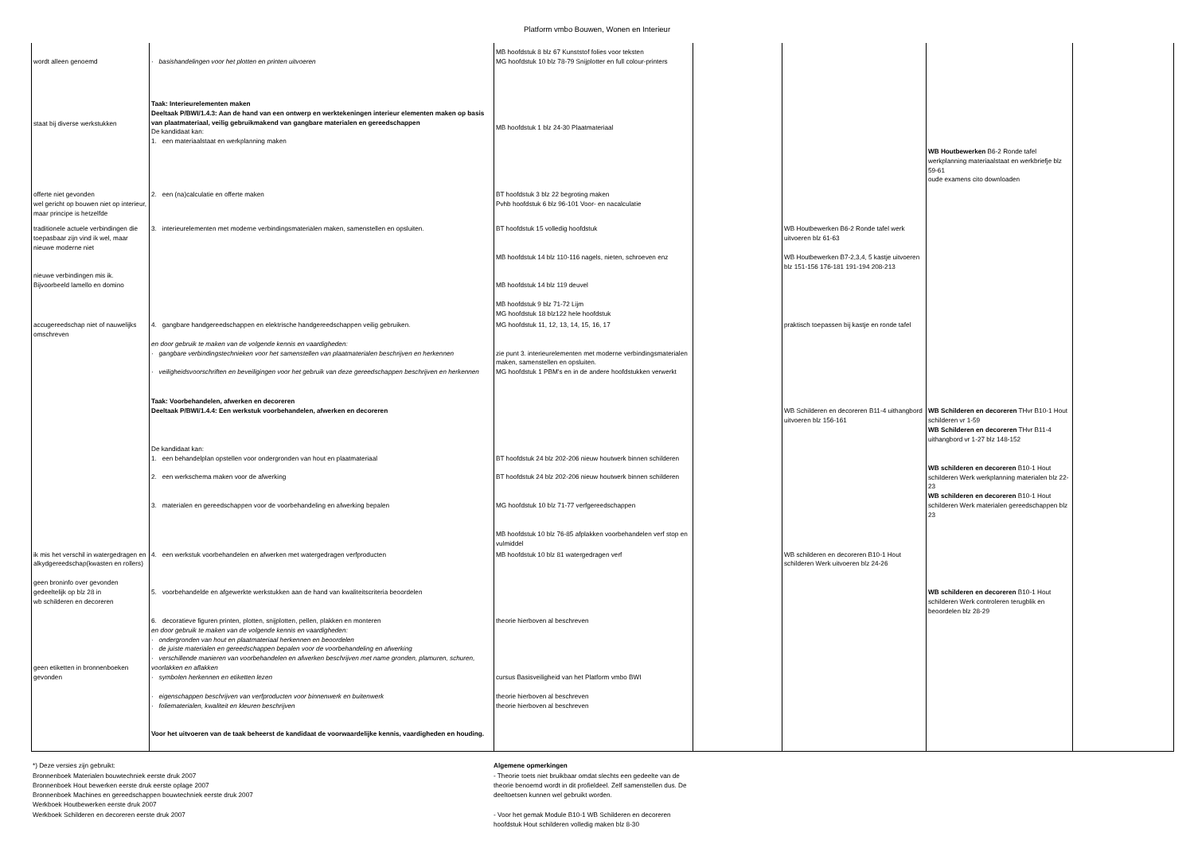Platform vmbo Bouwen, Wonen en Interieur
| wordt alleen genoemd | · basishandelingen voor het plotten en printen uitvoeren | MB hoofdstuk 8 blz 67 Kunststof folies voor teksten MG hoofdstuk 10 blz 78-79 Snijplotter en full colour-printers | | | | |
| staat bij diverse werkstukken | Taak: Interieurelementen maken Deeltaak P/BWI/1.4.3: Aan de hand van een ontwerp en werktekeningen interieur elementen maken op basis van plaatmateriaal, veilig gebruikmakend van gangbare materialen en gereedschappen De kandidaat kan: 1. een materiaalstaat en werkplanning maken | MB hoofdstuk 1 blz 24-30 Plaatmateriaal | | | WB Houtbewerken B6-2 Ronde tafel werkplanning materiaalstaat en werkbriefje blz 59-61 oude examens cito downloaden | |
| offerte niet gevonden wel gericht op bouwen niet op interieur, maar principe is hetzelfde | 2. een (na)calculatie en offerte maken | BT hoofdstuk 3 blz 22 begroting maken Pvhb hoofdstuk 6 blz 96-101 Voor- en nacalculatie | | | | |
| traditionele actuele verbindingen die toepasbaar zijn vind ik wel, maar nieuwe moderne niet nieuwe verbindingen mis ik. Bijvoorbeeld lamello en domino | 3. interieurelementen met moderne verbindingsmaterialen maken, samenstellen en opsluiten. | BT hoofdstuk 15 volledig hoofdstuk MB hoofdstuk 14 blz 110-116 nagels, nieten, schroeven enz MB hoofdstuk 14 blz 119 deuvel MB hoofdstuk 9 blz 71-72 Lijm MG hoofdstuk 18 blz122 hele hoofdstuk | | WB Houtbewerken B6-2 Ronde tafel werk uitvoeren blz 61-63 WB Houtbewerken B7-2,3,4, 5 kastje uitvoeren blz 151-156 176-181 191-194 208-213 | | |
| accugereedschap niet of nauwelijks omschreven | 4. gangbare handgereedschappen en elektrische handgereedschappen veilig gebruiken. en door gebruik te maken van de volgende kennis en vaardigheden: · gangbare verbindingstechnieken voor het samenstellen van plaatmaterialen beschrijven en herkennen · veiligheidsvoorschriften en beveiligingen voor het gebruik van deze gereedschappen beschrijven en herkennen | MG hoofdstuk 11, 12, 13, 14, 15, 16, 17 zie punt 3. interieurelementen met moderne verbindingsmaterialen maken, samenstellen en opsluiten. MG hoofdstuk 1 PBM's en in de andere hoofdstukken verwerkt | | praktisch toepassen bij kastje en ronde tafel | | |
| | Taak: Voorbehandelen, afwerken en decoreren Deeltaak P/BWI/1.4.4: Een werkstuk voorbehandelen, afwerken en decoreren De kandidaat kan: 1. een behandelplan opstellen voor ondergronden van hout en plaatmateriaal 2. een werkschema maken voor de afwerking 3. materialen en gereedschappen voor de voorbehandeling en afwerking bepalen | BT hoofdstuk 24 blz 202-206 nieuw houtwerk binnen schilderen BT hoofdstuk 24 blz 202-206 nieuw houtwerk binnen schilderen MG hoofdstuk 10 blz 71-77 verfgereedschappen MB hoofdstuk 10 blz 76-85 afplakken voorbehandelen verf stop en vulmiddel | | WB Schilderen en decoreren B11-4 uithangbord uitvoeren blz 156-161 | WB Schilderen en decoreren THvr B10-1 Hout schilderen vr 1-59 WB Schilderen en decoreren THvr B11-4 uithangbord vr 1-27 blz 148-152 WB schilderen en decoreren B10-1 Hout schilderen Werk werkplanning materialen blz 22-23 WB schilderen en decoreren B10-1 Hout schilderen Werk materialen gereedschappen blz 23 | |
| ik mis het verschil in watergedragen en alkydgereedschap(kwasten en rollers) geen broninfo over gevonden gedeeltelijk op blz 28 in wb schilderen en decoreren geen etiketten in bronnenboeken gevonden | 4. een werkstuk voorbehandelen en afwerken met watergedragen verfproducten 5. voorbehandelde en afgewerkte werkstukken aan de hand van kwaliteitscriteria beoordelen 6. decoratieve figuren printen, plotten, snijplotten, pellen, plakken en monteren en door gebruik te maken van de volgende kennis en vaardigheden: · ondergronden van hout en plaatmateriaal herkennen en beoordelen · de juiste materialen en gereedschappen bepalen voor de voorbehandeling en afwerking · verschillende manieren van voorbehandelen en afwerken beschrijven met name gronden, plamuren, schuren, voorlakken en aflakken · symbolen herkennen en etiketten lezen · eigenschappen beschrijven van verfproducten voor binnenwerk en buitenwerk · foliematerialen, kwaliteit en kleuren beschrijven Voor het uitvoeren van de taak beheerst de kandidaat de voorwaardelijke kennis, vaardigheden en houding. | MB hoofdstuk 10 blz 81 watergedragen verf theorie hierboven al beschreven cursus Basisveiligheid van het Platform vmbo BWI theorie hierboven al beschreven theorie hierboven al beschreven | | WB schilderen en decoreren B10-1 Hout schilderen Werk uitvoeren blz 24-26 | WB schilderen en decoreren B10-1 Hout schilderen Werk controleren terugblik en beoordelen blz 28-29 | |
*) Deze versies zijn gebruikt:
Bronnenboek Materialen bouwtechniek eerste druk 2007
Bronnenboek Hout bewerken eerste druk eerste oplage 2007
Bronnenboek Machines en gereedschappen bouwtechniek eerste druk 2007
Werkboek Houtbewerken eerste druk 2007
Werkboek Schilderen en decoreren eerste druk 2007
Algemene opmerkingen
- Theorie toets niet bruikbaar omdat slechts een gedeelte van de theorie benoemd wordt in dit profieldeel. Zelf samenstellen dus. De deeltoetsen kunnen wel gebruikt worden.
- Voor het gemak Module B10-1 WB Schilderen en decoreren hoofdstuk Hout schilderen volledig maken blz 8-30